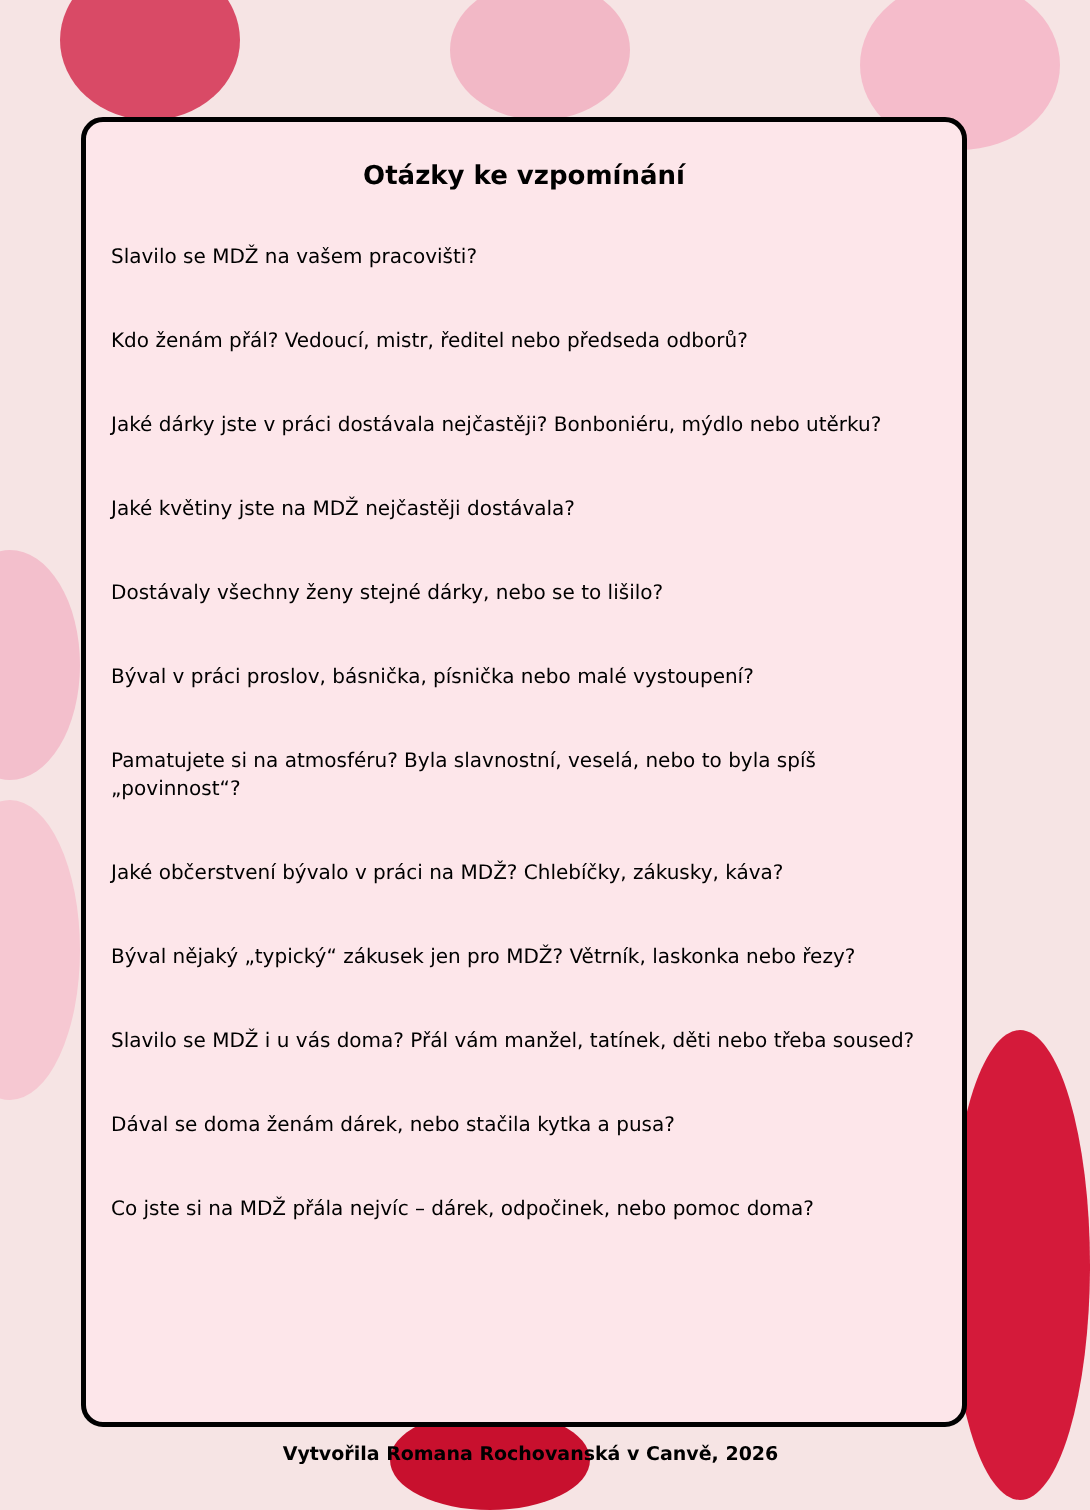Otázky ke vzpomínání
Slavilo se MDŽ na vašem pracovišti?
Kdo ženám přál? Vedoucí, mistr, ředitel nebo předseda odborů?
Jaké dárky jste v práci dostávala nejčastěji? Bonboniéru, mýdlo nebo utěrku?
Jaké květiny jste na MDŽ nejčastěji dostávala?
Dostávaly všechny ženy stejné dárky, nebo se to lišilo?
Býval v práci proslov, básnička, písnička nebo malé vystoupení?
Pamatujete si na atmosféru? Byla slavnostní, veselá, nebo to byla spíš „povinnost“?
Jaké občerstvení bývalo v práci na MDŽ? Chlebíčky, zákusky, káva?
Býval nějaký „typický“ zákusek jen pro MDŽ? Větrník, laskonka nebo řezy?
Slavilo se MDŽ i u vás doma? Přál vám manžel, tatínek, děti nebo třeba soused?
Dával se doma ženám dárek, nebo stačila kytka a pusa?
Co jste si na MDŽ přála nejvíc – dárek, odpočinek, nebo pomoc doma?
Vytvořila Romana Rochovanská v Canvě, 2026